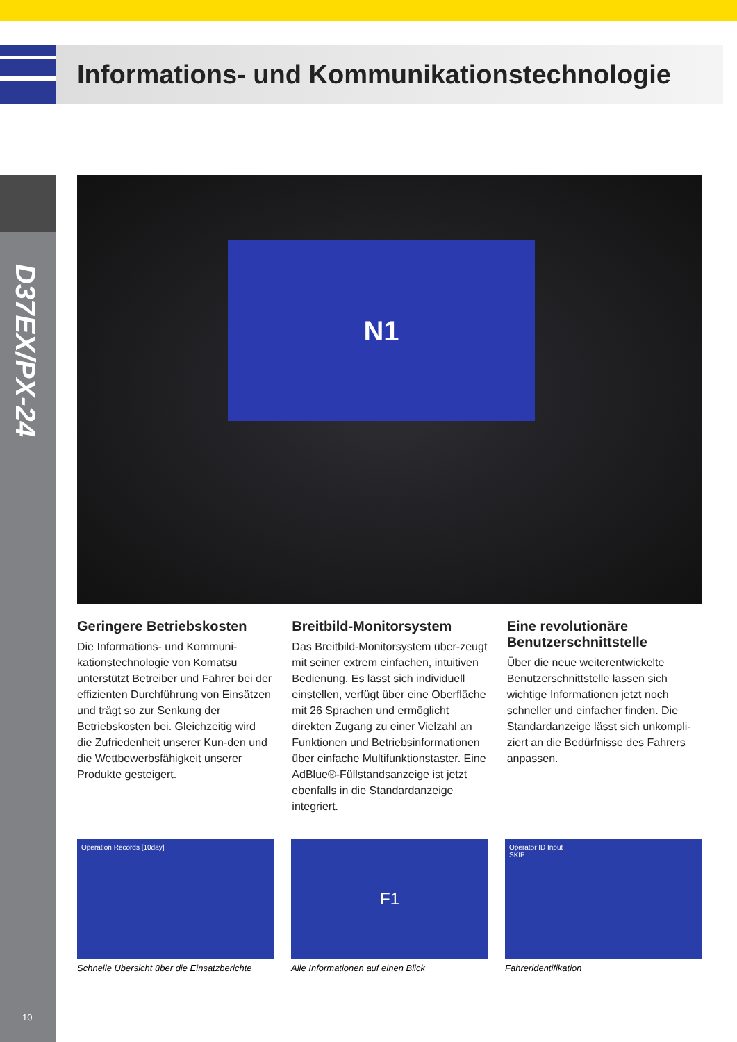Informations- und Kommunikationstechnologie
D37EX/PX-24
N1
Geringere Betriebskosten
Die Informations- und Kommuni-kationstechnologie von Komatsu unterstützt Betreiber und Fahrer bei der effizienten Durchführung von Einsätzen und trägt so zur Senkung der Betriebskosten bei. Gleichzeitig wird die Zufriedenheit unserer Kun-den und die Wettbewerbsfähigkeit unserer Produkte gesteigert.
Breitbild-Monitorsystem
Das Breitbild-Monitorsystem über-zeugt mit seiner extrem einfachen, intuitiven Bedienung. Es lässt sich individuell einstellen, verfügt über eine Oberfläche mit 26 Sprachen und ermöglicht direkten Zugang zu einer Vielzahl an Funktionen und Betriebsinformationen über einfache Multifunktionstaster. Eine AdBlue®-Füllstandsanzeige ist jetzt ebenfalls in die Standardanzeige integriert.
Eine revolutionäre Benutzerschnittstelle
Über die neue weiterentwickelte Benutzerschnittstelle lassen sich wichtige Informationen jetzt noch schneller und einfacher finden. Die Standardanzeige lässt sich unkompli-ziert an die Bedürfnisse des Fahrers anpassen.
Operation Records [10day]
Schnelle Übersicht über die Einsatzberichte
F1
Alle Informationen auf einen Blick
Operator ID Input
SKIP
Fahreridentifikation
10